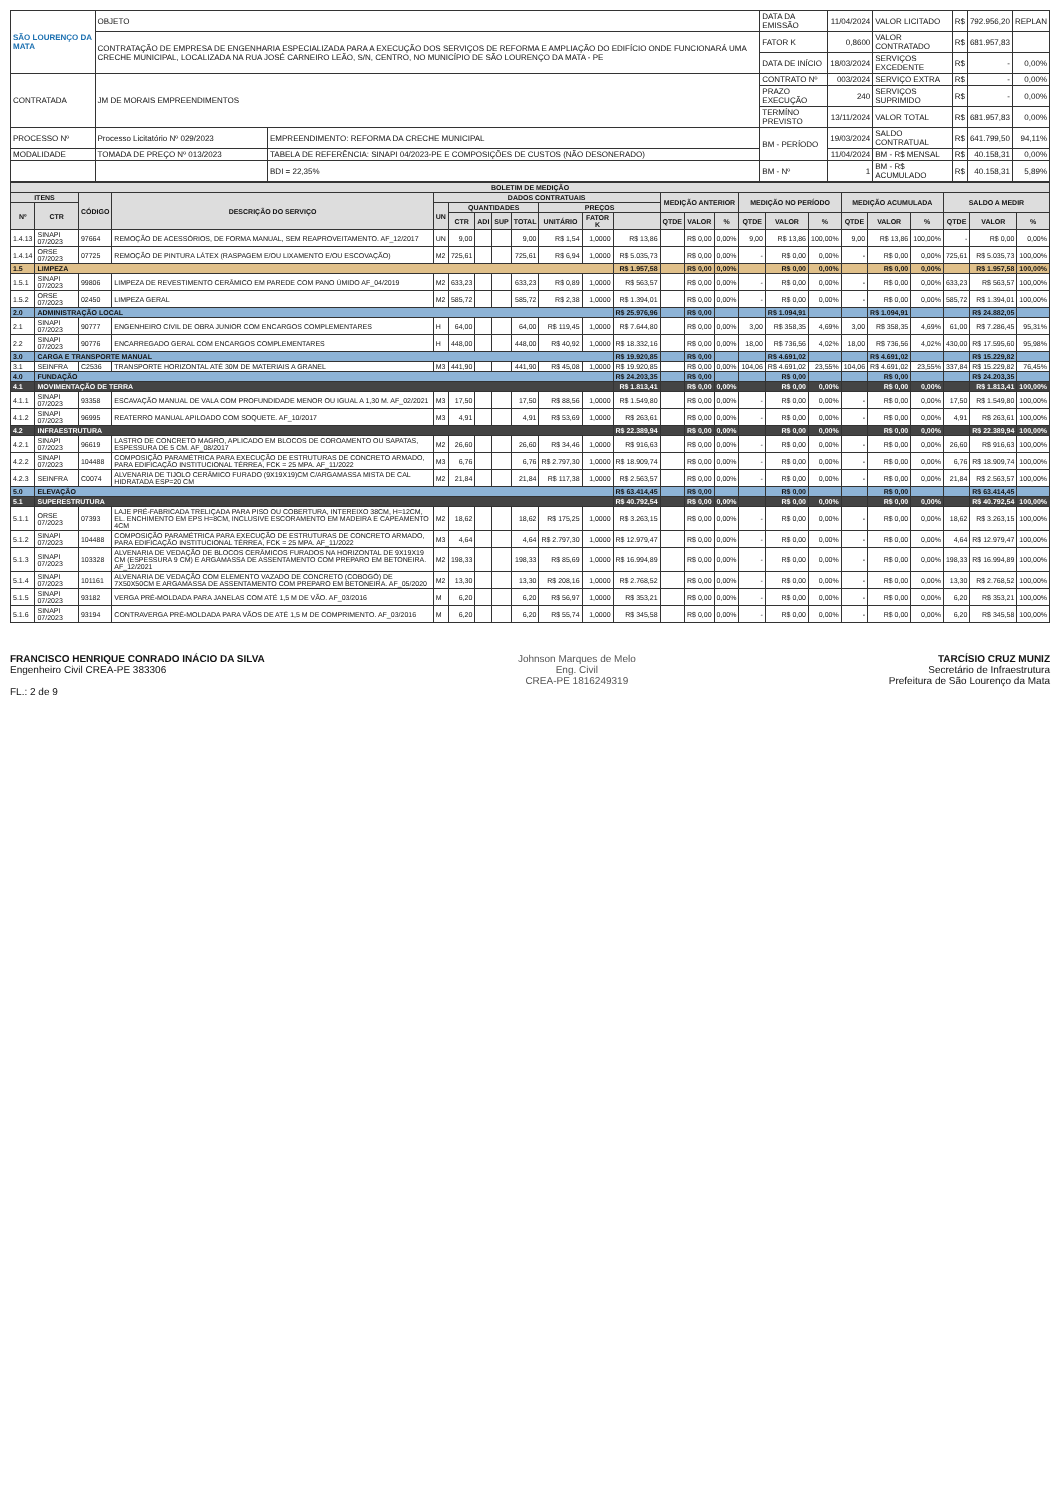| SÃO LOURENÇO DA MATA | OBJETO | | DATA DA EMISSÃO | 11/04/2024 | VALOR LICITADO | R$ | 792.956,20 | REPLAN |
| | CONTRATAÇÃO DE EMPRESA DE ENGENHARIA ESPECIALIZADA PARA A EXECUÇÃO DOS SERVIÇOS DE REFORMA E AMPLIAÇÃO DO EDIFÍCIO ONDE FUNCIONARÁ UMA CRECHE MUNICIPAL, LOCALIZADA NA RUA JOSÉ CARNEIRO LEÃO, S/N, CENTRO, NO MUNICÍPIO DE SÃO LOURENÇO DA MATA - PE | | FATOR K | 0,8600 | VALOR CONTRATADO | R$ | 681.957,83 | |
| | | | DATA DE INÍCIO | 18/03/2024 | SERVIÇOS EXCEDENTE | R$ | - | 0,00% |
| CONTRATADA | JM DE MORAIS EMPREENDIMENTOS | | CONTRATO Nº | 003/2024 | SERVIÇO EXTRA | R$ | - | 0,00% |
| | | | PRAZO EXECUÇÃO | 240 | SERVIÇOS SUPRIMIDO | R$ | - | 0,00% |
| | | | TERMÍNO PREVISTO | 13/11/2024 | VALOR TOTAL | R$ | 681.957,83 | 0,00% |
| PROCESSO Nº | Processo Licitatório Nº 029/2023 | EMPREENDIMENTO: REFORMA DA CRECHE MUNICIPAL | BM - PERÍODO | 19/03/2024 | SALDO CONTRATUAL | R$ | 641.799,50 | 94,11% |
| MODALIDADE | TOMADA DE PREÇO Nº 013/2023 | TABELA DE REFERÊNCIA: SINAPI 04/2023-PE E COMPOSIÇÕES DE CUSTOS (NÃO DESONERADO) | | 11/04/2024 | BM - R$ MENSAL | R$ | 40.158,31 | 0,00% |
| | | BDI = 22,35% | BM - Nº | 1 | BM - R$ ACUMULADO | R$ | 40.158,31 | 5,89% |
| BOLETIM DE MEDIÇÃO | | | | | | | | | | | | | | | | | | | | | | | |
| --- | --- | --- | --- | --- | --- | --- | --- | --- | --- | --- | --- | --- | --- | --- | --- | --- | --- | --- | --- | --- | --- | --- | --- |
| ITENS | | CÓDIGO | DESCRIÇÃO DO SERVIÇO | DADOS CONTRATUAIS | | | | | | | | MEDIÇÃO ANTERIOR | | | MEDIÇÃO NO PERÍODO | | | MEDIÇÃO ACUMULADA | | | SALDO A MEDIR | | |
| Nº | CTR | | | UN | QUANTIDADES | | | | PREÇOS | | | | | | | | | | | | | | |
| | | | | | CTR | ADI | SUP | TOTAL | UNITÁRIO | FATOR K | | QTDE | VALOR | % | QTDE | VALOR | % | QTDE | VALOR | % | QTDE | VALOR | % |
| 1.4.13 | SINAPI 07/2023 | 97664 | REMOÇÃO DE ACESSÓRIOS, DE FORMA MANUAL, SEM REAPROVEITAMENTO. AF_12/2017 | UN | 9,00 | | | 9,00 | R$ 1,54 | 1,0000 | R$ 13,86 | | R$ 0,00 | 0,00% | 9,00 | R$ 13,86 | 100,00% | 9,00 | R$ 13,86 | 100,00% | - | R$ 0,00 | 0,00% |
| 1.4.14 | ORSE 07/2023 | 07725 | REMOÇÃO DE PINTURA LÁTEX (RASPAGEM E/OU LIXAMENTO E/OU ESCOVAÇÃO) | M2 | 725,61 | | | 725,61 | R$ 6,94 | 1,0000 | R$ 5.035,73 | | R$ 0,00 | 0,00% | - | R$ 0,00 | 0,00% | - | R$ 0,00 | 0,00% | 725,61 | R$ 5.035,73 | 100,00% |
| 1.5 | LIMPEZA | | | | | | | | | | R$ 1.957,58 | | R$ 0,00 | 0,00% | | R$ 0,00 | 0,00% | | R$ 0,00 | 0,00% | | R$ 1.957,58 | 100,00% |
| 1.5.1 | SINAPI 07/2023 | 99806 | LIMPEZA DE REVESTIMENTO CERÂMICO EM PAREDE COM PANO ÚMIDO AF_04/2019 | M2 | 633,23 | | | 633,23 | R$ 0,89 | 1,0000 | R$ 563,57 | | R$ 0,00 | 0,00% | - | R$ 0,00 | 0,00% | - | R$ 0,00 | 0,00% | 633,23 | R$ 563,57 | 100,00% |
| 1.5.2 | ORSE 07/2023 | 02450 | LIMPEZA GERAL | M2 | 585,72 | | | 585,72 | R$ 2,38 | 1,0000 | R$ 1.394,01 | | R$ 0,00 | 0,00% | - | R$ 0,00 | 0,00% | - | R$ 0,00 | 0,00% | 585,72 | R$ 1.394,01 | 100,00% |
| 2.0 | ADMINISTRAÇÃO LOCAL | | | | | | | | | | R$ 25.976,96 | | R$ 0,00 | | | R$ 1.094,91 | | | R$ 1.094,91 | | | R$ 24.882,05 | |
| 2.1 | SINAPI 07/2023 | 90777 | ENGENHEIRO CIVIL DE OBRA JUNIOR COM ENCARGOS COMPLEMENTARES | H | 64,00 | | | 64,00 | R$ 119,45 | 1,0000 | R$ 7.644,80 | | R$ 0,00 | 0,00% | 3,00 | R$ 358,35 | 4,69% | 3,00 | R$ 358,35 | 4,69% | 61,00 | R$ 7.286,45 | 95,31% |
| 2.2 | SINAPI 07/2023 | 90776 | ENCARREGADO GERAL COM ENCARGOS COMPLEMENTARES | H | 448,00 | | | 448,00 | R$ 40,92 | 1,0000 | R$ 18.332,16 | | R$ 0,00 | 0,00% | 18,00 | R$ 736,56 | 4,02% | 18,00 | R$ 736,56 | 4,02% | 430,00 | R$ 17.595,60 | 95,98% |
| 3.0 | CARGA E TRANSPORTE MANUAL | | | | | | | | | | R$ 19.920,85 | | R$ 0,00 | | | R$ 4.691,02 | | | R$ 4.691,02 | | | R$ 15.229,82 | |
| 3.1 | SEINFRA | C2536 | TRANSPORTE HORIZONTAL ATÉ 30M DE MATERIAIS A GRANEL | M3 | 441,90 | | | 441,90 | R$ 45,08 | 1,0000 | R$ 19.920,85 | | R$ 0,00 | 0,00% | 104,06 | R$ 4.691,02 | 23,55% | 104,06 | R$ 4.691,02 | 23,55% | 337,84 | R$ 15.229,82 | 76,45% |
| 4.0 | FUNDAÇÃO | | | | | | | | | | R$ 24.203,35 | | R$ 0,00 | | | R$ 0,00 | | | R$ 0,00 | | | R$ 24.203,35 | |
| 4.1 | MOVIMENTAÇÃO DE TERRA | | | | | | | | | | R$ 1.813,41 | | R$ 0,00 | 0,00% | | R$ 0,00 | 0,00% | | R$ 0,00 | 0,00% | | R$ 1.813,41 | 100,00% |
| 4.1.1 | SINAPI 07/2023 | 93358 | ESCAVAÇÃO MANUAL DE VALA COM PROFUNDIDADE MENOR OU IGUAL A 1,30 M. AF_02/2021 | M3 | 17,50 | | | 17,50 | R$ 88,56 | 1,0000 | R$ 1.549,80 | | R$ 0,00 | 0,00% | - | R$ 0,00 | 0,00% | - | R$ 0,00 | 0,00% | 17,50 | R$ 1.549,80 | 100,00% |
| 4.1.2 | SINAPI 07/2023 | 96995 | REATERRO MANUAL APILOADO COM SOQUETE. AF_10/2017 | M3 | 4,91 | | | 4,91 | R$ 53,69 | 1,0000 | R$ 263,61 | | R$ 0,00 | 0,00% | - | R$ 0,00 | 0,00% | - | R$ 0,00 | 0,00% | 4,91 | R$ 263,61 | 100,00% |
| 4.2 | INFRAESTRUTURA | | | | | | | | | | R$ 22.389,94 | | R$ 0,00 | 0,00% | | R$ 0,00 | 0,00% | | R$ 0,00 | 0,00% | | R$ 22.389,94 | 100,00% |
| 4.2.1 | SINAPI 07/2023 | 96619 | LASTRO DE CONCRETO MAGRO, APLICADO EM BLOCOS DE COROAMENTO OU SAPATAS, ESPESSURA DE 5 CM. AF_08/2017 | M2 | 26,60 | | | 26,60 | R$ 34,46 | 1,0000 | R$ 916,63 | | R$ 0,00 | 0,00% | - | R$ 0,00 | 0,00% | - | R$ 0,00 | 0,00% | 26,60 | R$ 916,63 | 100,00% |
| 4.2.2 | SINAPI 07/2023 | 104488 | COMPOSIÇÃO PARAMÉTRICA PARA EXECUÇÃO DE ESTRUTURAS DE CONCRETO ARMADO, PARA EDIFICAÇÃO INSTITUCIONAL TÉRREA, FCK = 25 MPA. AF_11/2022 | M3 | 6,76 | | | 6,76 | R$ 2.797,30 | 1,0000 | R$ 18.909,74 | | R$ 0,00 | 0,00% | - | R$ 0,00 | 0,00% | - | R$ 0,00 | 0,00% | 6,76 | R$ 18.909,74 | 100,00% |
| 4.2.3 | SEINFRA | C0074 | ALVENARIA DE TIJOLO CERÂMICO FURADO (9X19X19)CM C/ARGAMASSA MISTA DE CAL HIDRATADA ESP=20 CM | M2 | 21,84 | | | 21,84 | R$ 117,38 | 1,0000 | R$ 2.563,57 | | R$ 0,00 | 0,00% | - | R$ 0,00 | 0,00% | - | R$ 0,00 | 0,00% | 21,84 | R$ 2.563,57 | 100,00% |
| 5.0 | ELEVAÇÃO | | | | | | | | | | R$ 63.414,45 | | R$ 0,00 | | | R$ 0,00 | | | R$ 0,00 | | | R$ 63.414,45 | |
| 5.1 | SUPERESTRUTURA | | | | | | | | | | R$ 40.792,54 | | R$ 0,00 | 0,00% | | R$ 0,00 | 0,00% | | R$ 0,00 | 0,00% | | R$ 40.792,54 | 100,00% |
| 5.1.1 | ORSE 07/2023 | 07393 | LAJE PRÉ-FABRICADA TRELIÇADA PARA PISO OU COBERTURA, INTEREIXO 38CM, H=12CM, EL. ENCHIMENTO EM EPS H=8CM, INCLUSIVE ESCORAMENTO EM MADEIRA E CAPEAMENTO 4CM | M2 | 18,62 | | | 18,62 | R$ 175,25 | 1,0000 | R$ 3.263,15 | | R$ 0,00 | 0,00% | - | R$ 0,00 | 0,00% | - | R$ 0,00 | 0,00% | 18,62 | R$ 3.263,15 | 100,00% |
| 5.1.2 | SINAPI 07/2023 | 104488 | COMPOSIÇÃO PARAMÉTRICA PARA EXECUÇÃO DE ESTRUTURAS DE CONCRETO ARMADO, PARA EDIFICAÇÃO INSTITUCIONAL TÉRREA, FCK = 25 MPA. AF_11/2022 | M3 | 4,64 | | | 4,64 | R$ 2.797,30 | 1,0000 | R$ 12.979,47 | | R$ 0,00 | 0,00% | - | R$ 0,00 | 0,00% | - | R$ 0,00 | 0,00% | 4,64 | R$ 12.979,47 | 100,00% |
| 5.1.3 | SINAPI 07/2023 | 103328 | ALVENARIA DE VEDAÇÃO DE BLOCOS CERÂMICOS FURADOS NA HORIZONTAL DE 9X19X19 CM (ESPESSURA 9 CM) E ARGAMASSA DE ASSENTAMENTO COM PREPARO EM BETONEIRA. AF_12/2021 | M2 | 198,33 | | | 198,33 | R$ 85,69 | 1,0000 | R$ 16.994,89 | | R$ 0,00 | 0,00% | - | R$ 0,00 | 0,00% | - | R$ 0,00 | 0,00% | 198,33 | R$ 16.994,89 | 100,00% |
| 5.1.4 | SINAPI 07/2023 | 101161 | ALVENARIA DE VEDAÇÃO COM ELEMENTO VAZADO DE CONCRETO (COBOGÓ) DE 7X50X50CM E ARGAMASSA DE ASSENTAMENTO COM PREPARO EM BETONEIRA. AF_05/2020 | M2 | 13,30 | | | 13,30 | R$ 208,16 | 1,0000 | R$ 2.768,52 | | R$ 0,00 | 0,00% | - | R$ 0,00 | 0,00% | - | R$ 0,00 | 0,00% | 13,30 | R$ 2.768,52 | 100,00% |
| 5.1.5 | SINAPI 07/2023 | 93182 | VERGA PRÉ-MOLDADA PARA JANELAS COM ATÉ 1,5 M DE VÃO. AF_03/2016 | M | 6,20 | | | 6,20 | R$ 56,97 | 1,0000 | R$ 353,21 | | R$ 0,00 | 0,00% | - | R$ 0,00 | 0,00% | - | R$ 0,00 | 0,00% | 6,20 | R$ 353,21 | 100,00% |
| 5.1.6 | SINAPI 07/2023 | 93194 | CONTRAVERGA PRÉ-MOLDADA PARA VÃOS DE ATÉ 1,5 M DE COMPRIMENTO. AF_03/2016 | M | 6,20 | | | 6,20 | R$ 55,74 | 1,0000 | R$ 345,58 | | R$ 0,00 | 0,00% | - | R$ 0,00 | 0,00% | - | R$ 0,00 | 0,00% | 6,20 | R$ 345,58 | 100,00% |
FRANCISCO HENRIQUE CONRADO INÁCIO DA SILVA
Engenheiro Civil CREA-PE 383306
FL.: 2 de 9
Johnson Marques de Melo
Eng. Civil
CREA-PE 1816249319
TARCÍSIO CRUZ MUNIZ
Secretário de Infraestrutura
Prefeitura de São Lourenço da Mata